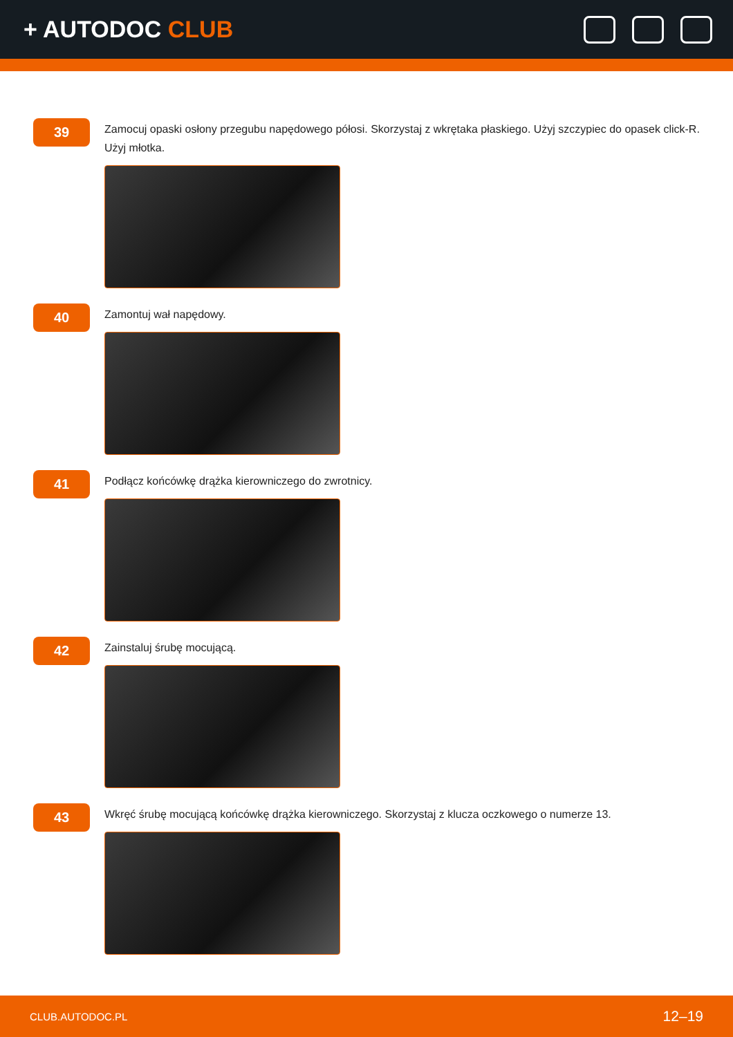+ AUTODOC CLUB
39
Zamocuj opaski osłony przegubu napędowego półosi. Skorzystaj z wkrętaka płaskiego. Użyj szczypiec do opasek click-R. Użyj młotka.
40
Zamontuj wał napędowy.
41
Podłącz końcówkę drążka kierowniczego do zwrotnicy.
42
Zainstaluj śrubę mocującą.
43
Wkręć śrubę mocującą końcówkę drążka kierowniczego. Skorzystaj z klucza oczkowego o numerze 13.
CLUB.AUTODOC.PL 12–19